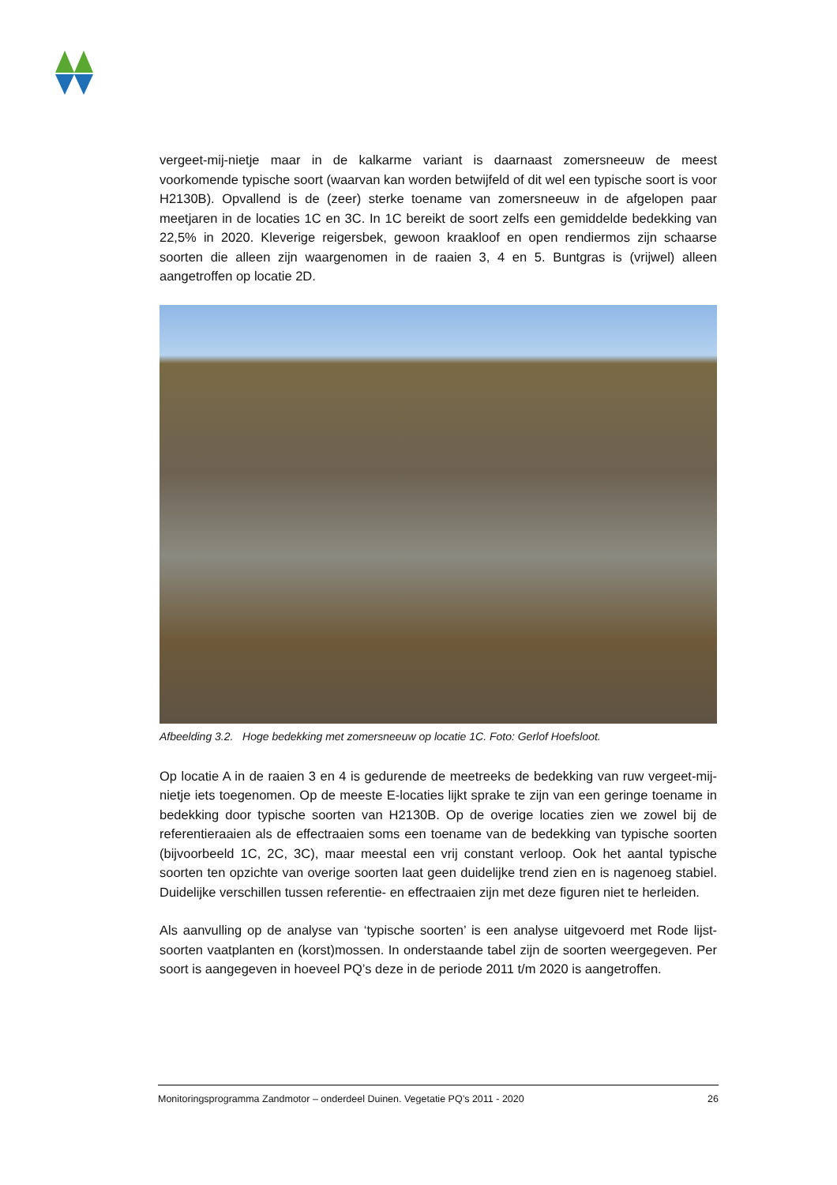vergeet-mij-nietje maar in de kalkarme variant is daarnaast zomersneeuw de meest voorkomende typische soort (waarvan kan worden betwijfeld of dit wel een typische soort is voor H2130B). Opvallend is de (zeer) sterke toename van zomersneeuw in de afgelopen paar meetjaren in de locaties 1C en 3C. In 1C bereikt de soort zelfs een gemiddelde bedekking van 22,5% in 2020. Kleverige reigersbek, gewoon kraakloof en open rendiermos zijn schaarse soorten die alleen zijn waargenomen in de raaien 3, 4 en 5. Buntgras is (vrijwel) alleen aangetroffen op locatie 2D.
Afbeelding 3.2. Hoge bedekking met zomersneeuw op locatie 1C. Foto: Gerlof Hoefsloot.
Op locatie A in de raaien 3 en 4 is gedurende de meetreeks de bedekking van ruw vergeet-mij-nietje iets toegenomen. Op de meeste E-locaties lijkt sprake te zijn van een geringe toename in bedekking door typische soorten van H2130B. Op de overige locaties zien we zowel bij de referentieraaien als de effectraaien soms een toename van de bedekking van typische soorten (bijvoorbeeld 1C, 2C, 3C), maar meestal een vrij constant verloop. Ook het aantal typische soorten ten opzichte van overige soorten laat geen duidelijke trend zien en is nagenoeg stabiel. Duidelijke verschillen tussen referentie- en effectraaien zijn met deze figuren niet te herleiden.
Als aanvulling op de analyse van ‘typische soorten’ is een analyse uitgevoerd met Rode lijst-soorten vaatplanten en (korst)mossen. In onderstaande tabel zijn de soorten weergegeven. Per soort is aangegeven in hoeveel PQ’s deze in de periode 2011 t/m 2020 is aangetroffen.
Monitoringsprogramma Zandmotor – onderdeel Duinen. Vegetatie PQ’s 2011 - 2020 26